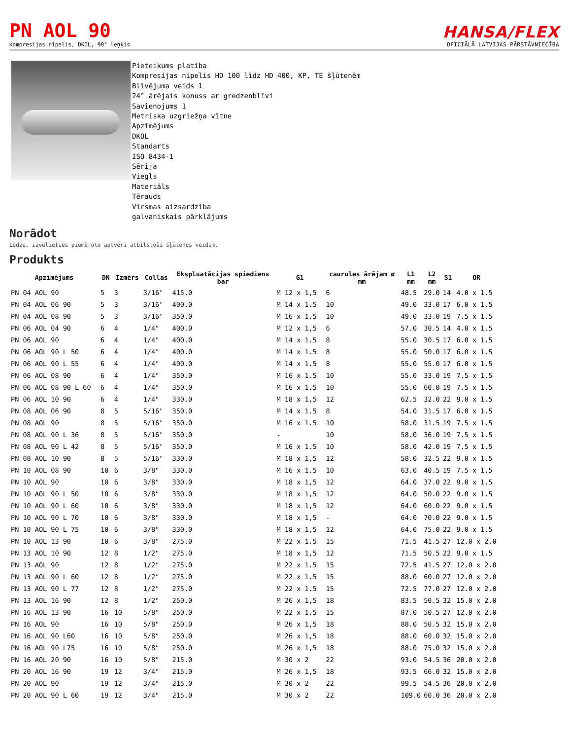PN AOL 90
Kompresijas nipelis, DKOL, 90° leņķis
HANSA/FLEX
OFICIĀLĀ LATVIJAS PĀRSTĀVNIECĪBA
Pieteikums platība
Kompresijas nipelis HD 100 līdz HD 400, KP, TE šļūtenēm
Blīvējuma veids 1
24° ārējais konuss ar gredzenblīvi
Savienojums 1
Metriska uzgriežņa vītne
Apzīmējums
DKOL
Standarts
ISO 8434-1
Sērija
Viegls
Materiāls
Tērauds
Virsmas aizsardzība
galvaniskais pārklājums
Norādot
Lūdzu, izvēlieties piemēroto aptveri atbilstoši šļūtenes veidam.
Produkts
| Apzīmējums | DN | Izmērs | Collas | Ekspluatācijas spiediens bar | G1 | caurules ārējam ø mm | L1 mm | L2 mm | S1 | OR |
| --- | --- | --- | --- | --- | --- | --- | --- | --- | --- | --- |
| PN 04 AOL 90 | 5 | 3 | 3/16" | 415.0 | M 12 x 1,5 | 6 | 48.5 | 29.0 | 14 | 4.0 x 1.5 |
| PN 04 AOL 06 90 | 5 | 3 | 3/16" | 400.0 | M 14 x 1.5 | 10 | 49.0 | 33.0 | 17 | 6.0 x 1.5 |
| PN 04 AOL 08 90 | 5 | 3 | 3/16" | 350.0 | M 16 x 1.5 | 10 | 49.0 | 33.0 | 19 | 7.5 x 1.5 |
| PN 06 AOL 04 90 | 6 | 4 | 1/4" | 400.0 | M 12 x 1,5 | 6 | 57.0 | 30.5 | 14 | 4.0 x 1.5 |
| PN 06 AOL 90 | 6 | 4 | 1/4" | 400.0 | M 14 x 1.5 | 8 | 55.0 | 30.5 | 17 | 6.0 x 1.5 |
| PN 06 AOL 90 L 50 | 6 | 4 | 1/4" | 400.0 | M 14 x 1.5 | 8 | 55.0 | 50.0 | 17 | 6.0 x 1.5 |
| PN 06 AOL 90 L 55 | 6 | 4 | 1/4" | 400.0 | M 14 x 1.5 | 8 | 55.0 | 55.0 | 17 | 6.0 x 1.5 |
| PN 06 AOL 08 90 | 6 | 4 | 1/4" | 350.0 | M 16 x 1.5 | 10 | 55.0 | 33.0 | 19 | 7.5 x 1.5 |
| PN 06 AOL 08 90 L 60 | 6 | 4 | 1/4" | 350.0 | M 16 x 1.5 | 10 | 55.0 | 60.0 | 19 | 7.5 x 1.5 |
| PN 06 AOL 10 90 | 6 | 4 | 1/4" | 330.0 | M 18 x 1,5 | 12 | 62.5 | 32.0 | 22 | 9.0 x 1.5 |
| PN 08 AOL 06 90 | 8 | 5 | 5/16" | 350.0 | M 14 x 1.5 | 8 | 54.0 | 31.5 | 17 | 6.0 x 1.5 |
| PN 08 AOL 90 | 8 | 5 | 5/16" | 350.0 | M 16 x 1.5 | 10 | 58.0 | 31.5 | 19 | 7.5 x 1.5 |
| PN 08 AOL 90 L 36 | 8 | 5 | 5/16" | 350.0 | - | 10 | 58.0 | 36.0 | 19 | 7.5 x 1.5 |
| PN 08 AOL 90 L 42 | 8 | 5 | 5/16" | 350.0 | M 16 x 1.5 | 10 | 58.0 | 42.0 | 19 | 7.5 x 1.5 |
| PN 08 AOL 10 90 | 8 | 5 | 5/16" | 330.0 | M 18 x 1,5 | 12 | 58.0 | 32.5 | 22 | 9.0 x 1.5 |
| PN 10 AOL 08 90 | 10 | 6 | 3/8" | 330.0 | M 16 x 1.5 | 10 | 63.0 | 40.5 | 19 | 7.5 x 1.5 |
| PN 10 AOL 90 | 10 | 6 | 3/8" | 330.0 | M 18 x 1,5 | 12 | 64.0 | 37.0 | 22 | 9.0 x 1.5 |
| PN 10 AOL 90 L 50 | 10 | 6 | 3/8" | 330.0 | M 18 x 1,5 | 12 | 64.0 | 50.0 | 22 | 9.0 x 1.5 |
| PN 10 AOL 90 L 60 | 10 | 6 | 3/8" | 330.0 | M 18 x 1,5 | 12 | 64.0 | 60.0 | 22 | 9.0 x 1.5 |
| PN 10 AOL 90 L 70 | 10 | 6 | 3/8" | 330.0 | M 18 x 1,5 | - | 64.0 | 70.0 | 22 | 9.0 x 1.5 |
| PN 10 AOL 90 L 75 | 10 | 6 | 3/8" | 330.0 | M 18 x 1,5 | 12 | 64.0 | 75.0 | 22 | 9.0 x 1.5 |
| PN 10 AOL 13 90 | 10 | 6 | 3/8" | 275.0 | M 22 x 1.5 | 15 | 71.5 | 41.5 | 27 | 12.0 x 2.0 |
| PN 13 AOL 10 90 | 12 | 8 | 1/2" | 275.0 | M 18 x 1,5 | 12 | 71.5 | 50.5 | 22 | 9.0 x 1.5 |
| PN 13 AOL 90 | 12 | 8 | 1/2" | 275.0 | M 22 x 1.5 | 15 | 72.5 | 41.5 | 27 | 12.0 x 2.0 |
| PN 13 AOL 90 L 60 | 12 | 8 | 1/2" | 275.0 | M 22 x 1.5 | 15 | 88.0 | 60.0 | 27 | 12.0 x 2.0 |
| PN 13 AOL 90 L 77 | 12 | 8 | 1/2" | 275.0 | M 22 x 1.5 | 15 | 72.5 | 77.0 | 27 | 12.0 x 2.0 |
| PN 13 AOL 16 90 | 12 | 8 | 1/2" | 250.0 | M 26 x 1,5 | 18 | 83.5 | 50.5 | 32 | 15.0 x 2.0 |
| PN 16 AOL 13 90 | 16 | 10 | 5/8" | 250.0 | M 22 x 1.5 | 15 | 87.0 | 50.5 | 27 | 12.0 x 2.0 |
| PN 16 AOL 90 | 16 | 10 | 5/8" | 250.0 | M 26 x 1,5 | 18 | 88.0 | 50.5 | 32 | 15.0 x 2.0 |
| PN 16 AOL 90 L60 | 16 | 10 | 5/8" | 250.0 | M 26 x 1,5 | 18 | 88.0 | 60.0 | 32 | 15.0 x 2.0 |
| PN 16 AOL 90 L75 | 16 | 10 | 5/8" | 250.0 | M 26 x 1,5 | 18 | 88.0 | 75.0 | 32 | 15.0 x 2.0 |
| PN 16 AOL 20 90 | 16 | 10 | 5/8" | 215.0 | M 30 x 2 | 22 | 93.0 | 54.5 | 36 | 20.0 x 2.0 |
| PN 20 AOL 16 90 | 19 | 12 | 3/4" | 215.0 | M 26 x 1,5 | 18 | 93.5 | 66.0 | 32 | 15.0 x 2.0 |
| PN 20 AOL 90 | 19 | 12 | 3/4" | 215.0 | M 30 x 2 | 22 | 99.5 | 54.5 | 36 | 20.0 x 2.0 |
| PN 20 AOL 90 L 60 | 19 | 12 | 3/4" | 215.0 | M 30 x 2 | 22 | 109.0 | 60.0 | 36 | 20.0 x 2.0 |